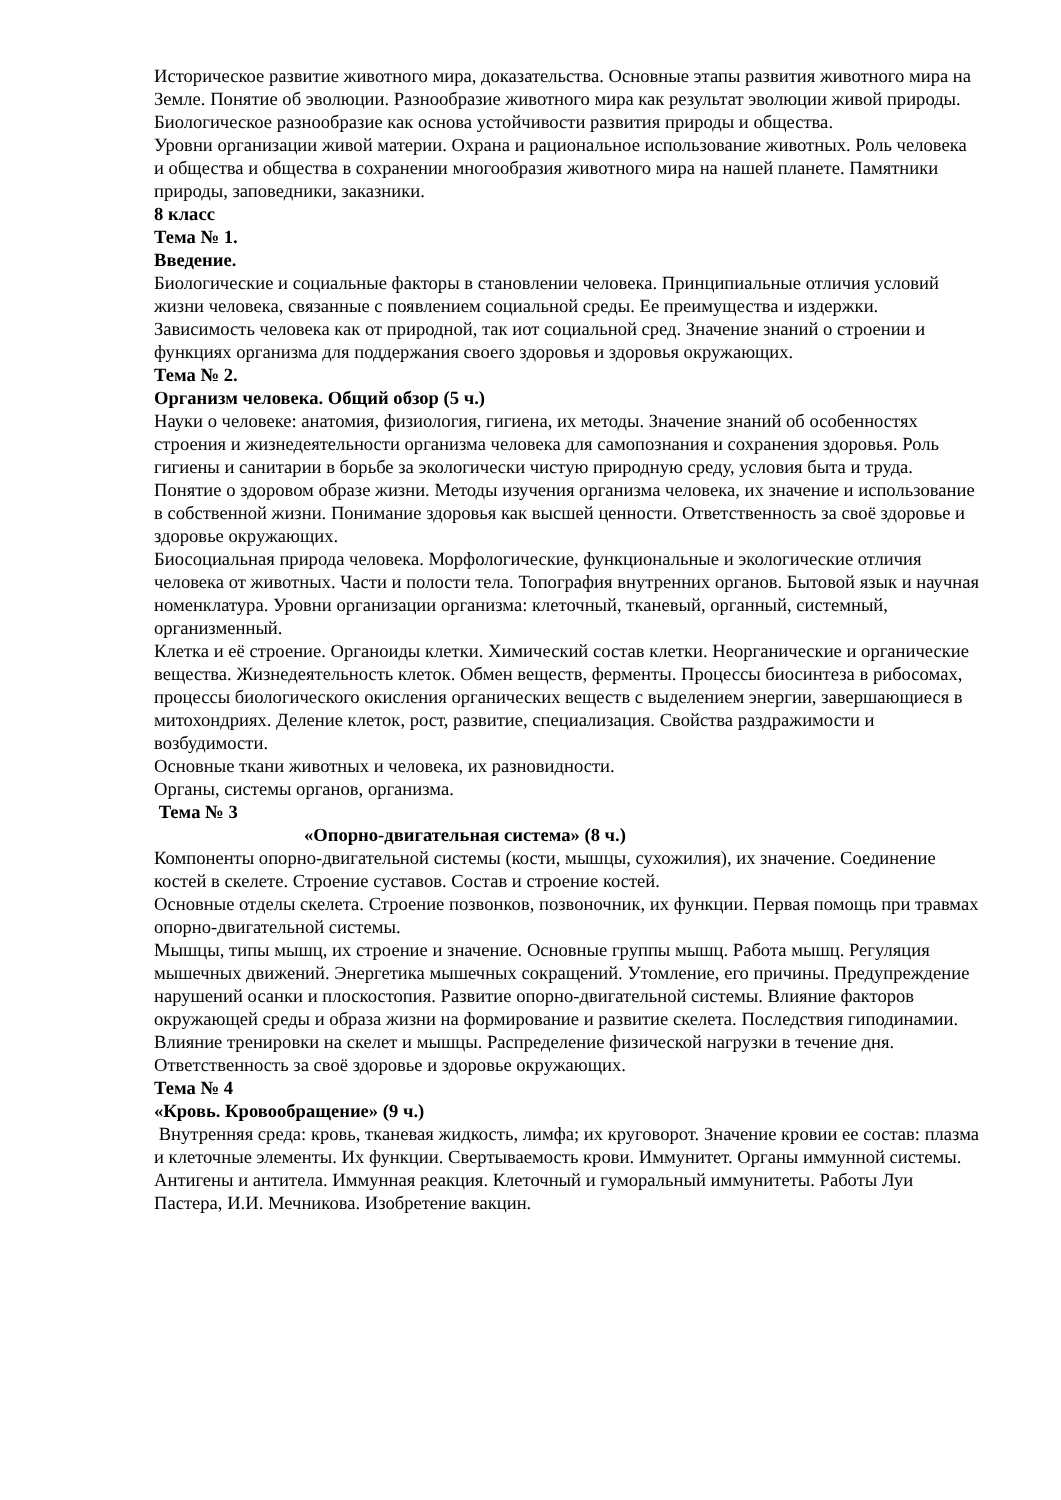Историческое развитие животного мира, доказательства. Основные этапы развития животного мира на Земле. Понятие об эволюции. Разнообразие животного мира как результат эволюции живой природы. Биологическое разнообразие как основа устойчивости развития природы и общества.
Уровни организации живой материи. Охрана и рациональное использование животных. Роль человека и общества и общества в сохранении многообразия животного мира на нашей планете. Памятники природы, заповедники, заказники.
8 класс
Тема № 1.
Введение.
Биологические и социальные факторы в становлении человека. Принципиальные отличия условий жизни человека, связанные с появлением социальной среды. Ее преимущества и издержки. Зависимость человека как от природной, так иот социальной сред. Значение знаний о строении и функциях организма для поддержания своего здоровья и здоровья окружающих.
Тема № 2.
Организм человека. Общий обзор (5 ч.)
Науки о человеке: анатомия, физиология, гигиена, их методы. Значение знаний об особенностях строения и жизнедеятельности организма человека для самопознания и сохранения здоровья. Роль гигиены и санитарии в борьбе за экологически чистую природную среду, условия быта и труда. Понятие о здоровом образе жизни. Методы изучения организма человека, их значение и использование в собственной жизни. Понимание здоровья как высшей ценности. Ответственность за своё здоровье и здоровье окружающих.
Биосоциальная природа человека. Морфологические, функциональные и экологические отличия человека от животных. Части и полости тела. Топография внутренних органов. Бытовой язык и научная номенклатура. Уровни организации организма: клеточный, тканевый, органный, системный, организменный.
Клетка и её строение. Органоиды клетки. Химический состав клетки. Неорганические и органические вещества. Жизнедеятельность клеток. Обмен веществ, ферменты. Процессы биосинтеза в рибосомах, процессы биологического окисления органических веществ с выделением энергии, завершающиеся в митохондриях. Деление клеток, рост, развитие, специализация. Свойства раздражимости и возбудимости.
Основные ткани животных и человека, их разновидности.
Органы, системы органов, организма.
Тема № 3
«Опорно-двигательная система» (8 ч.)
Компоненты опорно-двигательной системы (кости, мышцы, сухожилия), их значение. Соединение костей в скелете. Строение суставов. Состав и строение костей.
Основные отделы скелета. Строение позвонков, позвоночник, их функции. Первая помощь при травмах опорно-двигательной системы.
Мышцы, типы мышц, их строение и значение. Основные группы мышц. Работа мышц. Регуляция мышечных движений. Энергетика мышечных сокращений. Утомление, его причины. Предупреждение нарушений осанки и плоскостопия. Развитие опорно-двигательной системы. Влияние факторов окружающей среды и образа жизни на формирование и развитие скелета. Последствия гиподинамии. Влияние тренировки на скелет и мышцы. Распределение физической нагрузки в течение дня. Ответственность за своё здоровье и здоровье окружающих.
Тема № 4
«Кровь. Кровообращение» (9 ч.)
Внутренняя среда: кровь, тканевая жидкость, лимфа; их круговорот. Значение кровии ее состав: плазма и клеточные элементы. Их функции. Свертываемость крови. Иммунитет. Органы иммунной системы. Антигены и антитела. Иммунная реакция. Клеточный и гуморальный иммунитеты. Работы Луи Пастера, И.И. Мечникова. Изобретение вакцин.